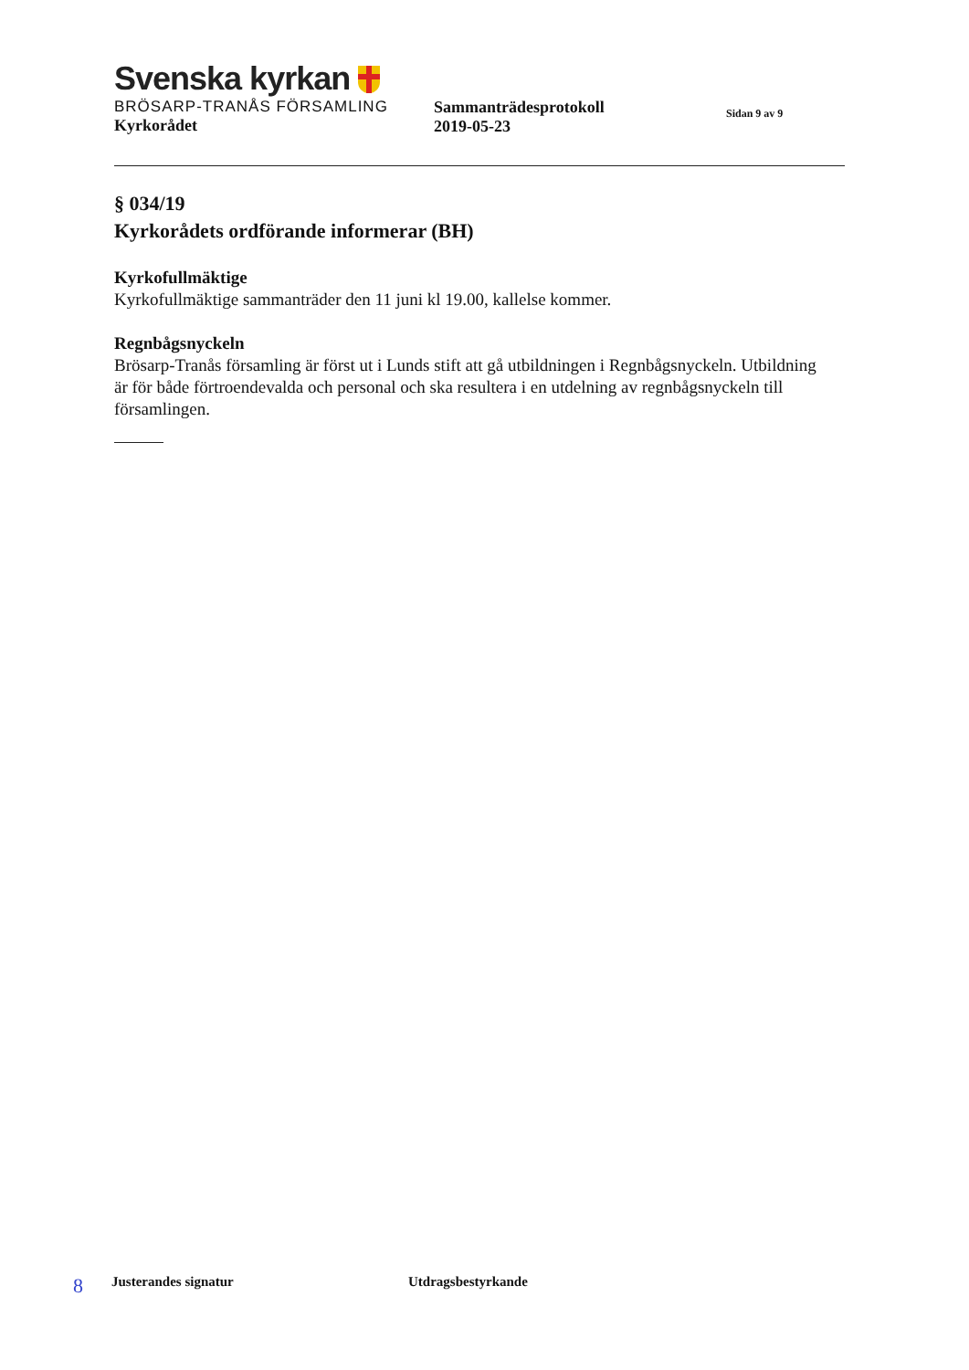Svenska kyrkan
BRÖSARP-TRANÅS FÖRSAMLING
Kyrkorådet
Sammanträdesprotokoll
2019-05-23
Sidan 9 av 9
§ 034/19
Kyrkorådets ordförande informerar (BH)
Kyrkofullmäktige
Kyrkofullmäktige sammanträder den 11 juni kl 19.00, kallelse kommer.
Regnbågsnyckeln
Brösarp-Tranås församling är först ut i Lunds stift att gå utbildningen i Regnbågsnyckeln. Utbildning är för både förtroendevalda och personal och ska resultera i en utdelning av regnbågsnyckeln till församlingen.
8 Justerandes signatur Utdragsbestyrkande